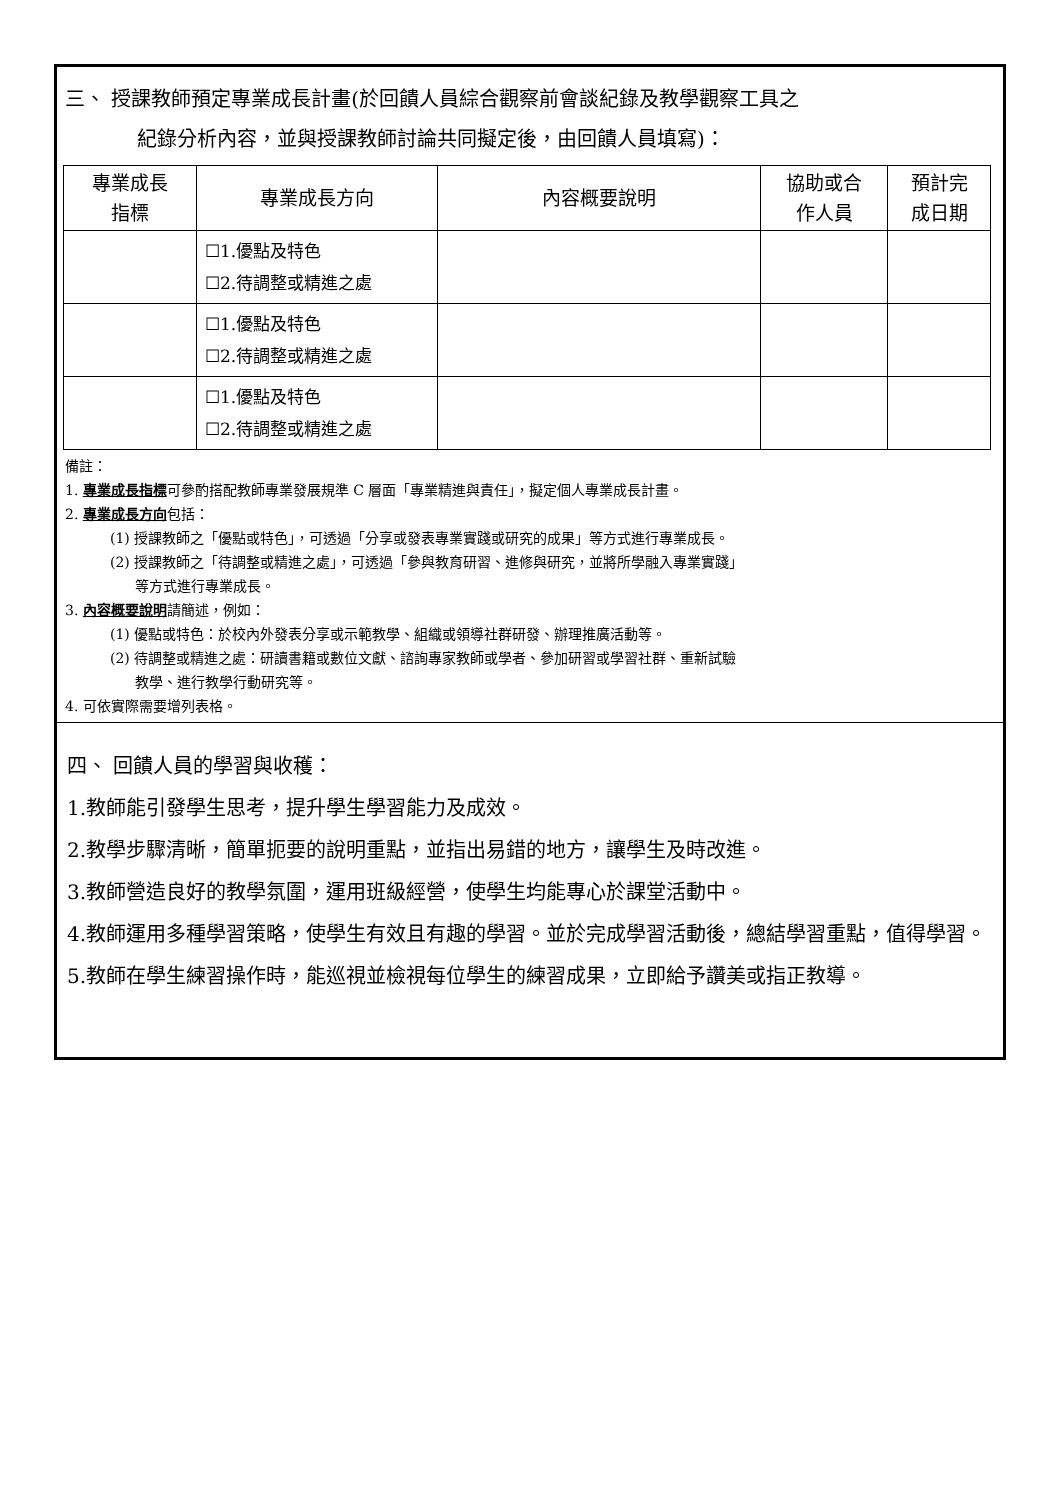三、 授課教師預定專業成長計畫(於回饋人員綜合觀察前會談紀錄及教學觀察工具之
紀錄分析內容，並與授課教師討論共同擬定後，由回饋人員填寫)：
| 專業成長 指標 | 專業成長方向 | 內容概要說明 | 協助或合 作人員 | 預計完 成日期 |
| --- | --- | --- | --- | --- |
| | ☐1.優點及特色 ☐2.待調整或精進之處 | | | |
| | ☐1.優點及特色 ☐2.待調整或精進之處 | | | |
| | ☐1.優點及特色 ☐2.待調整或精進之處 | | | |
備註：
1. 專業成長指標可參酌搭配教師專業發展規準 C 層面「專業精進與責任」，擬定個人專業成長計畫。
2. 專業成長方向包括：
(1) 授課教師之「優點或特色」，可透過「分享或發表專業實踐或研究的成果」等方式進行專業成長。
(2) 授課教師之「待調整或精進之處」，可透過「參與教育研習、進修與研究，並將所學融入專業實踐」
等方式進行專業成長。
3. 內容概要說明請簡述，例如：
(1) 優點或特色：於校內外發表分享或示範教學、組織或領導社群研發、辦理推廣活動等。
(2) 待調整或精進之處：研讀書籍或數位文獻、諮詢專家教師或學者、參加研習或學習社群、重新試驗
教學、進行教學行動研究等。
4. 可依實際需要增列表格。
四、 回饋人員的學習與收穫：
1.教師能引發學生思考，提升學生學習能力及成效。
2.教學步驟清晰，簡單扼要的說明重點，並指出易錯的地方，讓學生及時改進。
3.教師營造良好的教學氛圍，運用班級經營，使學生均能專心於課堂活動中。
4.教師運用多種學習策略，使學生有效且有趣的學習。並於完成學習活動後，總結學習重點，值得學習。
5.教師在學生練習操作時，能巡視並檢視每位學生的練習成果，立即給予讚美或指正教導。